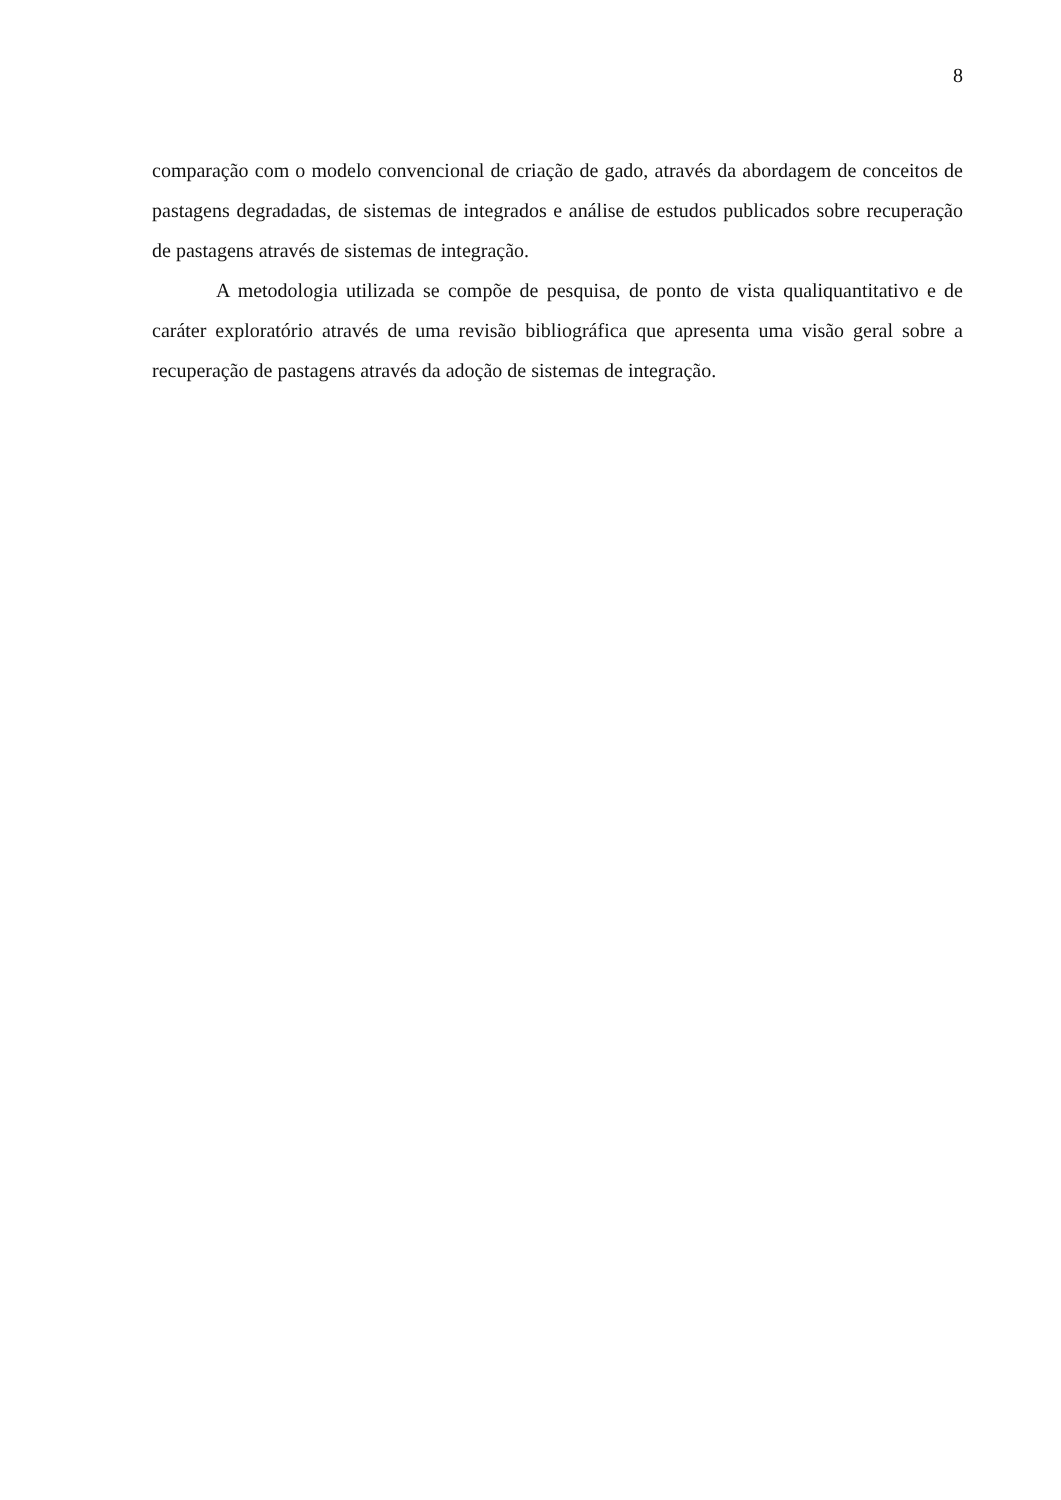8
comparação com o modelo convencional de criação de gado, através da abordagem de conceitos de pastagens degradadas, de sistemas de integrados e análise de estudos publicados sobre recuperação de pastagens através de sistemas de integração.
A metodologia utilizada se compõe de pesquisa, de ponto de vista qualiquantitativo e de caráter exploratório através de uma revisão bibliográfica que apresenta uma visão geral sobre a recuperação de pastagens através da adoção de sistemas de integração.